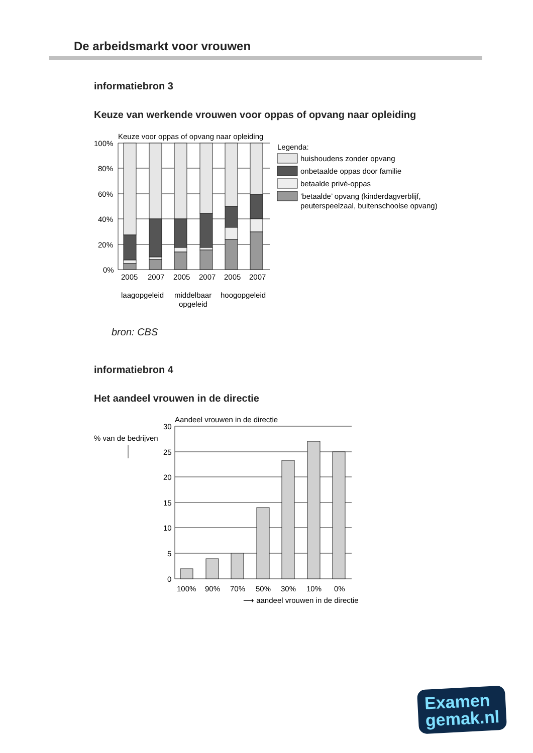De arbeidsmarkt voor vrouwen
informatiebron 3
Keuze van werkende vrouwen voor oppas of opvang naar opleiding
Keuze voor oppas of opvang naar opleiding
100%
80%
60%
40%
20%
0%
Legenda:
huishoudens zonder opvang
onbetaalde oppas door familie
betaalde privé-oppas
‘betaalde’ opvang (kinderdagverblijf,
peuterspeelzaal, buitenschoolse opvang)
2005
2007
2005
2007
2005
2007
laagopgeleid
middelbaar
opgeleid
hoogopgeleid
bron: CBS
informatiebron 4
Het aandeel vrouwen in de directie
Aandeel vrouwen in de directie
% van de bedrijven
30
25
20
15
10
5
0
100%
90%
70%
50%
30%
10%
0%
⟶ aandeel vrouwen in de directie
Examen
gemak.nl